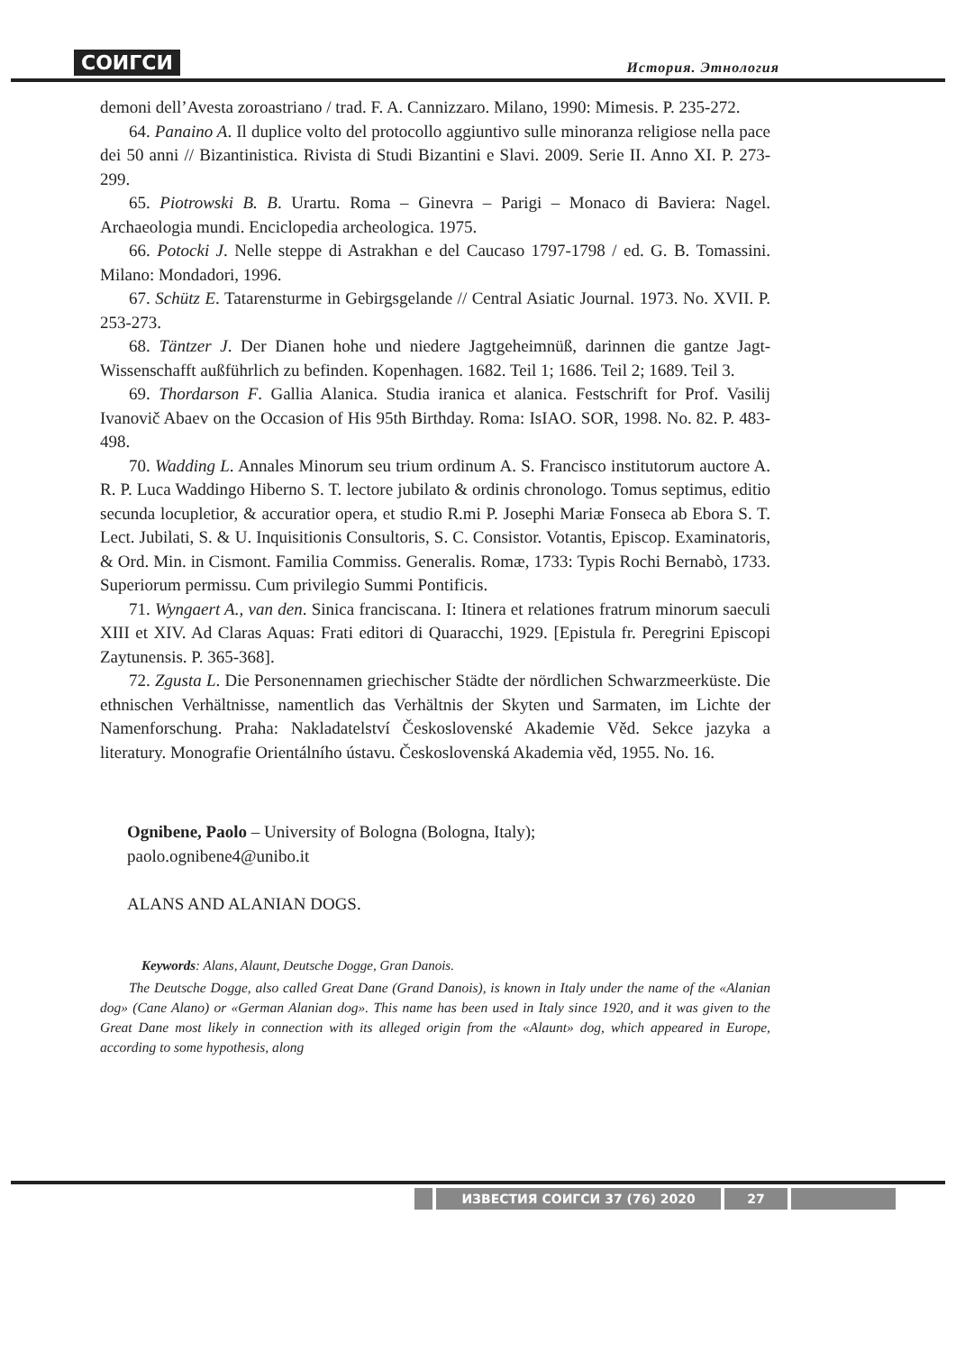СОИГСИ История. Этнология
demoni dell’Avesta zoroastriano / trad. F. A. Cannizzaro. Milano, 1990: Mimesis. P. 235-272.
64. Panaino A. Il duplice volto del protocollo aggiuntivo sulle minoranza religiose nella pace dei 50 anni // Bizantinistica. Rivista di Studi Bizantini e Slavi. 2009. Serie II. Anno XI. P. 273-299.
65. Piotrowski B. B. Urartu. Roma – Ginevra – Parigi – Monaco di Baviera: Nagel. Archaeologia mundi. Enciclopedia archeologica. 1975.
66. Potocki J. Nelle steppe di Astrakhan e del Caucaso 1797-1798 / ed. G. B. Tomassini. Milano: Mondadori, 1996.
67. Schütz E. Tatarensturme in Gebirgsgelande // Central Asiatic Journal. 1973. No. XVII. P. 253-273.
68. Täntzer J. Der Dianen hohe und niedere Jagtgeheimnüß, darinnen die gantze Jagt-Wissenschafft außführlich zu befinden. Kopenhagen. 1682. Teil 1; 1686. Teil 2; 1689. Teil 3.
69. Thordarson F. Gallia Alanica. Studia iranica et alanica. Festschrift for Prof. Vasilij Ivanovič Abaev on the Occasion of His 95th Birthday. Roma: IsIAO. SOR, 1998. No. 82. P. 483-498.
70. Wadding L. Annales Minorum seu trium ordinum A. S. Francisco institutorum auctore A. R. P. Luca Waddingo Hiberno S. T. lectore jubilato & ordinis chronologo. Tomus septimus, editio secunda locupletior, & accuratior opera, et studio R.mi P. Josephi Mariæ Fonseca ab Ebora S. T. Lect. Jubilati, S. & U. Inquisitionis Consultoris, S. C. Consistor. Votantis, Episcop. Examinatoris, & Ord. Min. in Cismont. Familia Commiss. Generalis. Romæ, 1733: Typis Rochi Bernabò, 1733. Superiorum permissu. Cum privilegio Summi Pontificis.
71. Wyngaert A., van den. Sinica franciscana. I: Itinera et relationes fratrum minorum saeculi XIII et XIV. Ad Claras Aquas: Frati editori di Quaracchi, 1929. [Epistula fr. Peregrini Episcopi Zaytunensis. P. 365-368].
72. Zgusta L. Die Personennamen griechischer Städte der nördlichen Schwarzmeerküste. Die ethnischen Verhältnisse, namentlich das Verhältnis der Skyten und Sarmaten, im Lichte der Namenforschung. Praha: Nakladatelství Československé Akademie Věd. Sekce jazyka a literatury. Monografie Orientálního ústavu. Československá Akademia věd, 1955. No. 16.
Ognibene, Paolo – University of Bologna (Bologna, Italy);
paolo.ognibene4@unibo.it
ALANS AND ALANIAN DOGS.
Keywords: Alans, Alaunt, Deutsche Dogge, Gran Danois.
The Deutsche Dogge, also called Great Dane (Grand Danois), is known in Italy under the name of the «Alanian dog» (Cane Alano) or «German Alanian dog». This name has been used in Italy since 1920, and it was given to the Great Dane most likely in connection with its alleged origin from the «Alaunt» dog, which appeared in Europe, according to some hypothesis, along
ИЗВЕСТИЯ СОИГСИ 37 (76) 2020 27